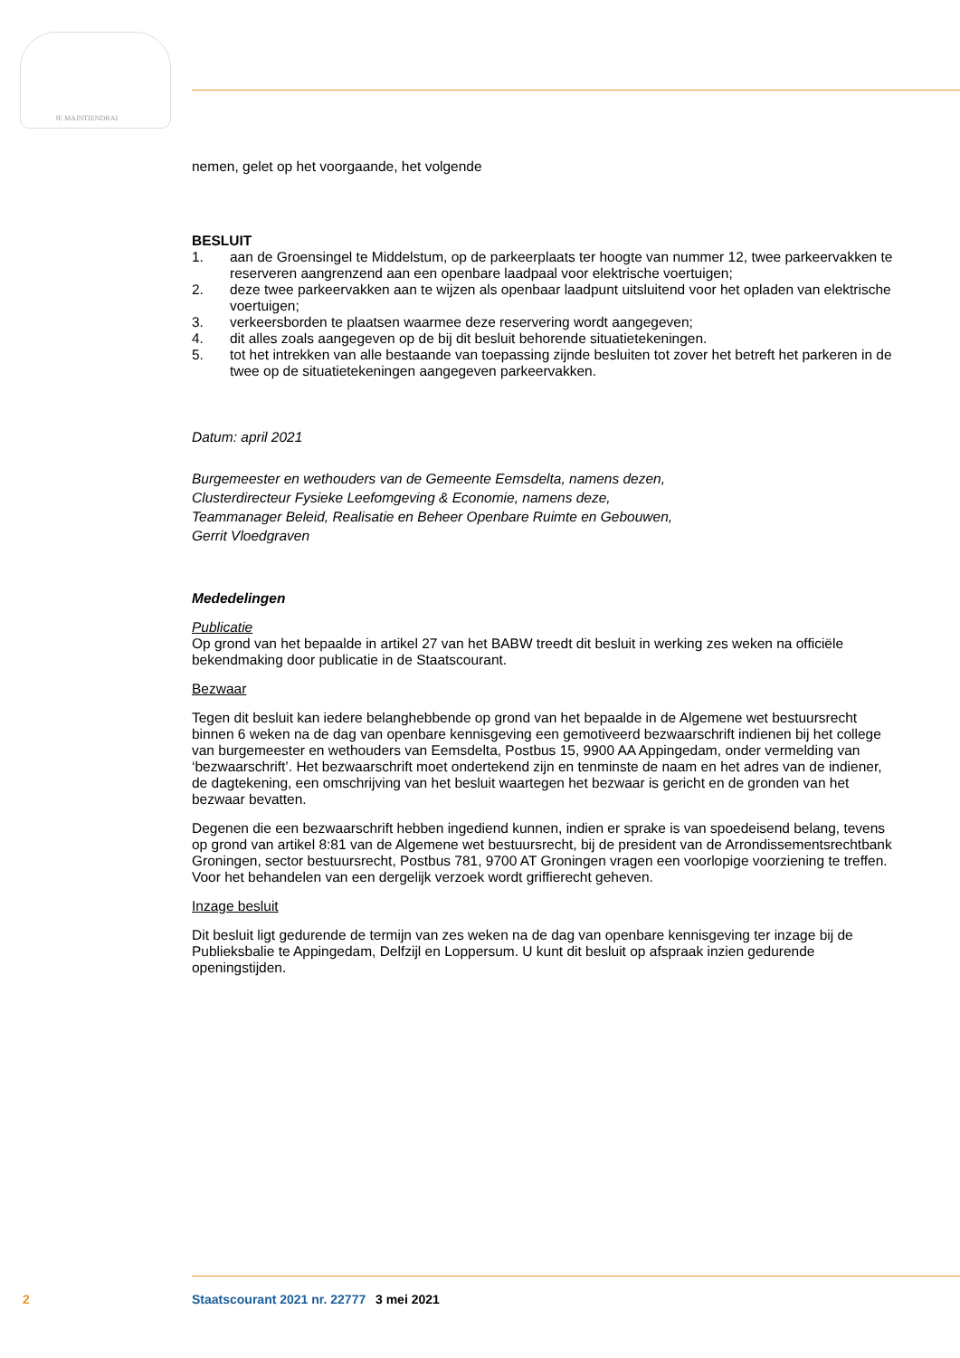JE MAINTIENDRAI
nemen, gelet op het voorgaande, het volgende
BESLUIT
1. aan de Groensingel te Middelstum, op de parkeerplaats ter hoogte van nummer 12, twee parkeervakken te reserveren aangrenzend aan een openbare laadpaal voor elektrische voertuigen;
2. deze twee parkeervakken aan te wijzen als openbaar laadpunt uitsluitend voor het opladen van elektrische voertuigen;
3. verkeersborden te plaatsen waarmee deze reservering wordt aangegeven;
4. dit alles zoals aangegeven op de bij dit besluit behorende situatietekeningen.
5. tot het intrekken van alle bestaande van toepassing zijnde besluiten tot zover het betreft het parkeren in de twee op de situatietekeningen aangegeven parkeervakken.
Datum: april 2021
Burgemeester en wethouders van de Gemeente Eemsdelta, namens dezen,
Clusterdirecteur Fysieke Leefomgeving & Economie, namens deze,
Teammanager Beleid, Realisatie en Beheer Openbare Ruimte en Gebouwen,
Gerrit Vloedgraven
Mededelingen
Publicatie
Op grond van het bepaalde in artikel 27 van het BABW treedt dit besluit in werking zes weken na officiële bekendmaking door publicatie in de Staatscourant.
Bezwaar
Tegen dit besluit kan iedere belanghebbende op grond van het bepaalde in de Algemene wet bestuursrecht binnen 6 weken na de dag van openbare kennisgeving een gemotiveerd bezwaarschrift indienen bij het college van burgemeester en wethouders van Eemsdelta, Postbus 15, 9900 AA Appingedam, onder vermelding van ‘bezwaarschrift’. Het bezwaarschrift moet ondertekend zijn en tenminste de naam en het adres van de indiener, de dagtekening, een omschrijving van het besluit waartegen het bezwaar is gericht en de gronden van het bezwaar bevatten.
Degenen die een bezwaarschrift hebben ingediend kunnen, indien er sprake is van spoedeisend belang, tevens op grond van artikel 8:81 van de Algemene wet bestuursrecht, bij de president van de Arrondissementsrechtbank Groningen, sector bestuursrecht, Postbus 781, 9700 AT Groningen vragen een voorlopige voorziening te treffen. Voor het behandelen van een dergelijk verzoek wordt griffierecht geheven.
Inzage besluit
Dit besluit ligt gedurende de termijn van zes weken na de dag van openbare kennisgeving ter inzage bij de Publieksbalie te Appingedam, Delfzijl en Loppersum. U kunt dit besluit op afspraak inzien gedurende openingstijden.
2 Staatscourant 2021 nr. 22777 3 mei 2021